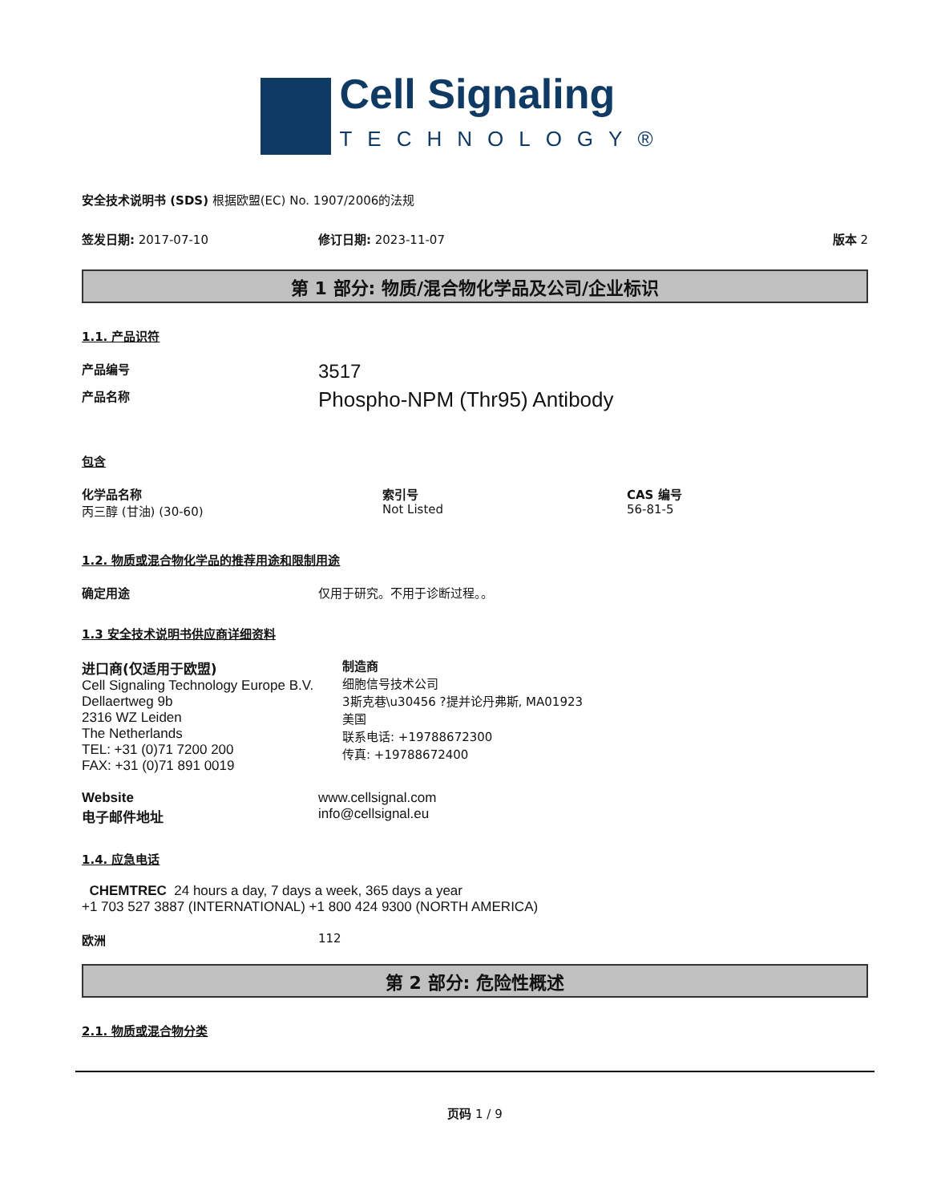Cell Signaling
TECHNOLOGY®
安全技术说明书 (SDS) 根据欧盟(EC) No. 1907/2006的法规
签发日期: 2017-07-10 修订日期: 2023-11-07 版本 2
第 1 部分: 物质/混合物化学品及公司/企业标识
1.1. 产品识符
产品编号 3517
产品名称 Phospho-NPM (Thr95) Antibody
包含
化学品名称
丙三醇 (甘油) (30-60)
索引号
Not Listed
CAS 编号
56-81-5
1.2. 物质或混合物化学品的推荐用途和限制用途
确定用途 仅用于研究。不用于诊断过程。。
1.3 安全技术说明书供应商详细资料
进口商(仅适用于欧盟)
Cell Signaling Technology Europe B.V.
Dellaertweg 9b
2316 WZ Leiden
The Netherlands
TEL: +31 (0)71 7200 200
FAX: +31 (0)71 891 0019
制造商
细胞信号技术公司
3斯克巷\u30456 ?提并论丹弗斯, MA01923
美国
联系电话: +19788672300
传真: +19788672400
Website
电子邮件地址 www.cellsignal.com
info@cellsignal.eu
1.4. 应急电话
CHEMTREC 24 hours a day, 7 days a week, 365 days a year
+1 703 527 3887 (INTERNATIONAL) +1 800 424 9300 (NORTH AMERICA)
欧洲 112
第 2 部分: 危险性概述
2.1. 物质或混合物分类
页码 1 / 9